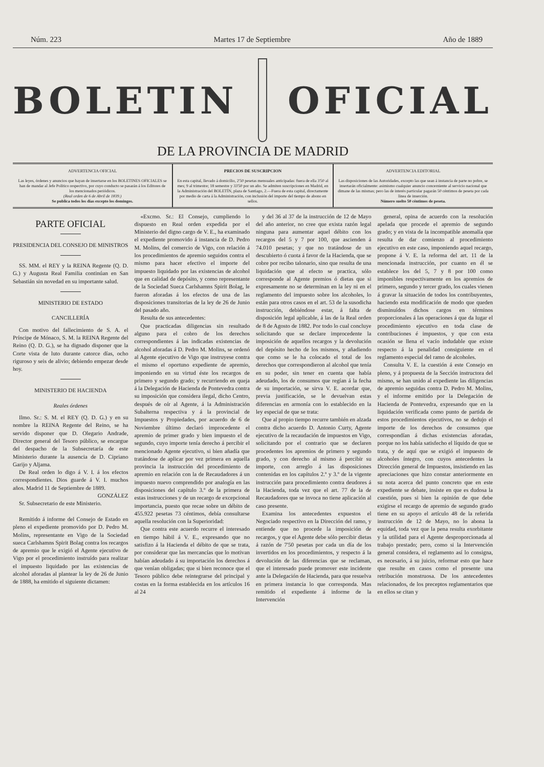Núm. 223 Martes 17 de Septiembre Año de 1889
BOLETIN OFICIAL
DE LA PROVINCIA DE MADRID
ADVERTENCIA OFICIAL
Las leyes, órdenes y anuncios que hayan de insertarse en los BOLETINES OFICIALES se han de mandar al Jefe Político respectivo, por cuyo conducto se pasarán á los Editores de los mencionados periódicos.
(Real orden de 6 de Abril de 1839.)
Se publica todos los días excepto los domingos.
PRECIOS DE SUSCRIPCION
En esta capital, llevado á domicilio, 2'50 pesetas mensuales anticipadas: fuera de ella 3'50 al mes; 9 al trimestre; 18 semestre y 33'50 por un año. Se admiten suscripciones en Madrid, en la Administración del BOLETÍN, plaza de Santiago, 2.—Fuera de esta capital, directamente por medio de carta á la Administración, con inclusión del importe del tiempo de abono en sellos.
ADVERTENCIA EDITORIAL
Las disposiciones de las Autoridades, excepto las que sean á instancia de parte no pobre, se insertarán oficialmente: asimismo cualquier anuncio concerniente al servicio nacional que dimane de las mismas; pero las de interés particular pagarán 50 céntimos de peseta por cada línea de inserción.
Número suelto 50 céntimos de peseta.
PARTE OFICIAL
PRESIDENCIA DEL CONSEJO DE MINISTROS
SS. MM. el REY y la REINA Regente (Q. D. G.) y Augusta Real Familia continúan en San Sebastián sin novedad en su importante salud.
MINISTERIO DE ESTADO
CANCILLERÍA
Con motivo del fallecimiento de S. A. el Príncipe de Mónaco, S. M. la REINA Regente del Reino (Q. D. G.), se ha dignado disponer que la Corte vista de luto durante catorce días, ocho riguroso y seis de alivio; debiendo empezar desde hoy.
MINISTERIO DE HACIENDA
Reales órdenes
Ilmo. Sr.: S. M. el REY (Q. D. G.) y en su nombre la REINA Regente del Reino, se ha servido disponer que D. Olegario Andrade, Director general del Tesoro público, se encargue del despacho de la Subsecretaría de este Ministerio durante la ausencia de D. Cipriano Garijo y Aljama.
De Real orden lo digo á V. I. á los efectos correspondientes. Dios guarde á V. I. muchos años. Madrid 11 de Septiembre de 1889.
GONZÁLEZ
Sr. Subsecretario de este Ministerio.
Remitido á informe del Consejo de Estado en pleno el expediente promovido por D. Pedro M. Molins, representante en Vigo de la Sociedad sueca Carlshamns Spirit Bolag contra los recargos de apremio que le exigió el Agente ejecutivo de Vigo por el procedimiento instruído para realizar el impuesto liquidado por las existencias de alcohol aforadas al plantear la ley de 26 de Junio de 1888, ha emitido el siguiente dictamen:
«Excmo. Sr.: El Consejo, cumpliendo lo dispuesto en Real orden expedida por el Ministerio del digno cargo de V. E., ha examinado el expediente promovido á instancia de D. Pedro M. Molins, del comercio de Vigo, con relación á los procedimientos de apremio seguidos contra el mismo para hacer efectivo el importe del impuesto liquidado por las existencias de alcohol que en calidad de depósito, y como representante de la Sociedad Sueca Carlshamns Spirit Bolag, le fueron aforadas á los efectos de una de las disposiciones transitorias de la ley de 26 de Junio del pasado año.
Resulta de sus antecedentes:
Que practicadas diligencias sin resultado alguno para el cobro de los derechos correspondientes á las indicadas existencias de alcohol aforadas á D. Pedro M. Molins, se ordenó al Agente ejecutivo de Vigo que instruyese contra el mismo el oportuno expediente de apremio, imponiendo en su virtud éste los recargos de primero y segundo grado; y recurriendo en queja á la Delegación de Hacienda de Pontevedra contra su imposición que considera ilegal, dicho Centro, después de oír al Agente, á la Administración Subalterna respectiva y á la provincial de Impuestos y Propiedades, por acuerdo de 6 de Noviembre último declaró improcedente el apremio de primer grado y bien impuesto el de segundo, cuyo importe tenía derecho á percibir el mencionado Agente ejecutivo, si bien añadía que tratándose de aplicar por vez primera en aquella provincia la instrucción del procedimiento de apremio en relación con la de Recaudadores á un impuesto nuevo comprendido por analogía en las disposiciones del capítulo 3.º de la primera de estas instrucciones y de un recargo de excepcional importancia, puesto que recae sobre un débito de 455.922 pesetas 73 céntimos, debía consultarse aquella resolución con la Superioridad:
Que contra este acuerdo recurre el interesado en tiempo hábil á V. E., expresando que no satisfizo á la Hacienda el débito de que se trata, por considerar que las mercancías que lo motivan habían adeudado á su importación los derechos á que venían obligadas; que si bien reconoce que el Tesoro público debe reintegrarse del principal y costas en la forma establecida en los artículos 16 al 24
y del 36 al 37 de la instrucción de 12 de Mayo del año anterior, no cree que exista razón legal ninguna para aumentar aquel débito con los recargos del 5 y 7 por 100, que ascienden á 74.010 pesetas; y que no tratándose de un descubierto ó cuota á favor de la Hacienda, que se cobre por recibo talonario, sino que resulta de una liquidación que al efecto se practica, sólo corresponde al Agente premios ó dietas que si expresamente no se determinan en la ley ni en el reglamento del impuesto sobre los alcoholes, lo están para otros casos en el art. 53 de la susodicha instrucción, debiéndose estar, á falta de disposición legal aplicable, á las de la Real orden de 8 de Agosto de 1882. Por todo lo cual concluye solicitando que se declare improcedente la imposición de aquellos recargos y la devolución del depósito hecho de los mismos, y añadiendo que como se le ha colocado el total de los derechos que correspondieron al alcohol que tenía en su poder, sin tener en cuenta que había adeudado, los de consumos que regían á la fecha de su importación, se sirva V. E. acordar que, previa justificación, se le devuelvan estas diferencias en armonía con lo establecido en la ley especial de que se trata:
Que al propio tiempo recurre también en alzada contra dicho acuerdo D. Antonio Curty, Agente ejecutivo de la recaudación de impuestos en Vigo, solicitando por el contrario que se declaren procedentes los apremios de primero y segundo grado, y con derecho al mismo á percibir su importe, con arreglo á las disposiciones contenidas en los capítulos 2.º y 3.º de la vigente instrucción para procedimiento contra deudores á la Hacienda, toda vez que el art. 77 de la de Recaudadores que se invoca no tiene aplicación al caso presente.
Examina los antecedentes expuestos el Negociado respectivo en la Dirección del ramo, y entiende que no procede la imposición de recargos, y que el Agente debe sólo percibir dietas á razón de 7'50 pesetas por cada un día de los invertidos en los procedimientos, y respecto á la devolución de las diferencias que se reclaman, que el interesado puede promover este incidente ante la Delegación de Hacienda, para que resuelva en primera instancia lo que corresponda. Mas remitido el expediente á informe de la Intervención
general, opina de acuerdo con la resolución apelada que procede el apremio de segundo grado; y en vista de la incompatible anomalía que resulta de dar comienzo al procedimiento ejecutivo en este caso, imponiendo aquel recargo, propone á V. E. la reforma del art. 11 de la mencionada instrucción, por cuanto en él se establece los del 5, 7 y 8 por 100 como imponibles respectivamente en los apremios de primero, segundo y tercer grado, los cuales vienen á gravar la situación de todos los contribuyentes, haciendo esta modificación de modo que queden disminuídos dichos cargos en términos proporcionales á las operaciones á que da lugar el procedimiento ejecutivo en toda clase de contribuciones é impuestos, y que con esta ocasión se llena el vacío indudable que existe respecto á la penalidad consiguiente en el reglamento especial del ramo de alcoholes.
Consulta V. E. la cuestión á este Consejo en pleno, y á propuesta de la Sección instructora del mismo, se han unido al expediente las diligencias de apremio seguidas contra D. Pedro M. Molins, y el informe emitido por la Delegación de Hacienda de Pontevedra, expresando que en la liquidación verificada como punto de partida de estos procedimientos ejecutivos, no se dedujo el importe de los derechos de consumos que correspondían á dichas existencias aforadas, porque no los había satisfecho el líquido de que se trata, y de aquí que se exigió el impuesto de alcoholes íntegro, con cuyos antecedentes la Dirección general de Impuestos, insistiendo en las apreciaciones que hizo constar anteriormente en su nota acerca del punto concreto que en este expediente se debate, insiste en que es dudosa la cuestión, pues si bien la opinión de que debe exigirse el recargo de apremio de segundo grado tiene en su apoyo el artículo 48 de la referida instrucción de 12 de Mayo, no lo abona la equidad, toda vez que la pena resulta exorbitante y la utilidad para el Agente desproporcionada al trabajo prestado; pero, como si la Intervención general considera, el reglamento así lo consigna, es necesario, á su juicio, reformar esto que hace que resulte en casos como el presente una retribución monstruosa. De los antecedentes relacionados, de los preceptos reglamentarios que en ellos se citan y